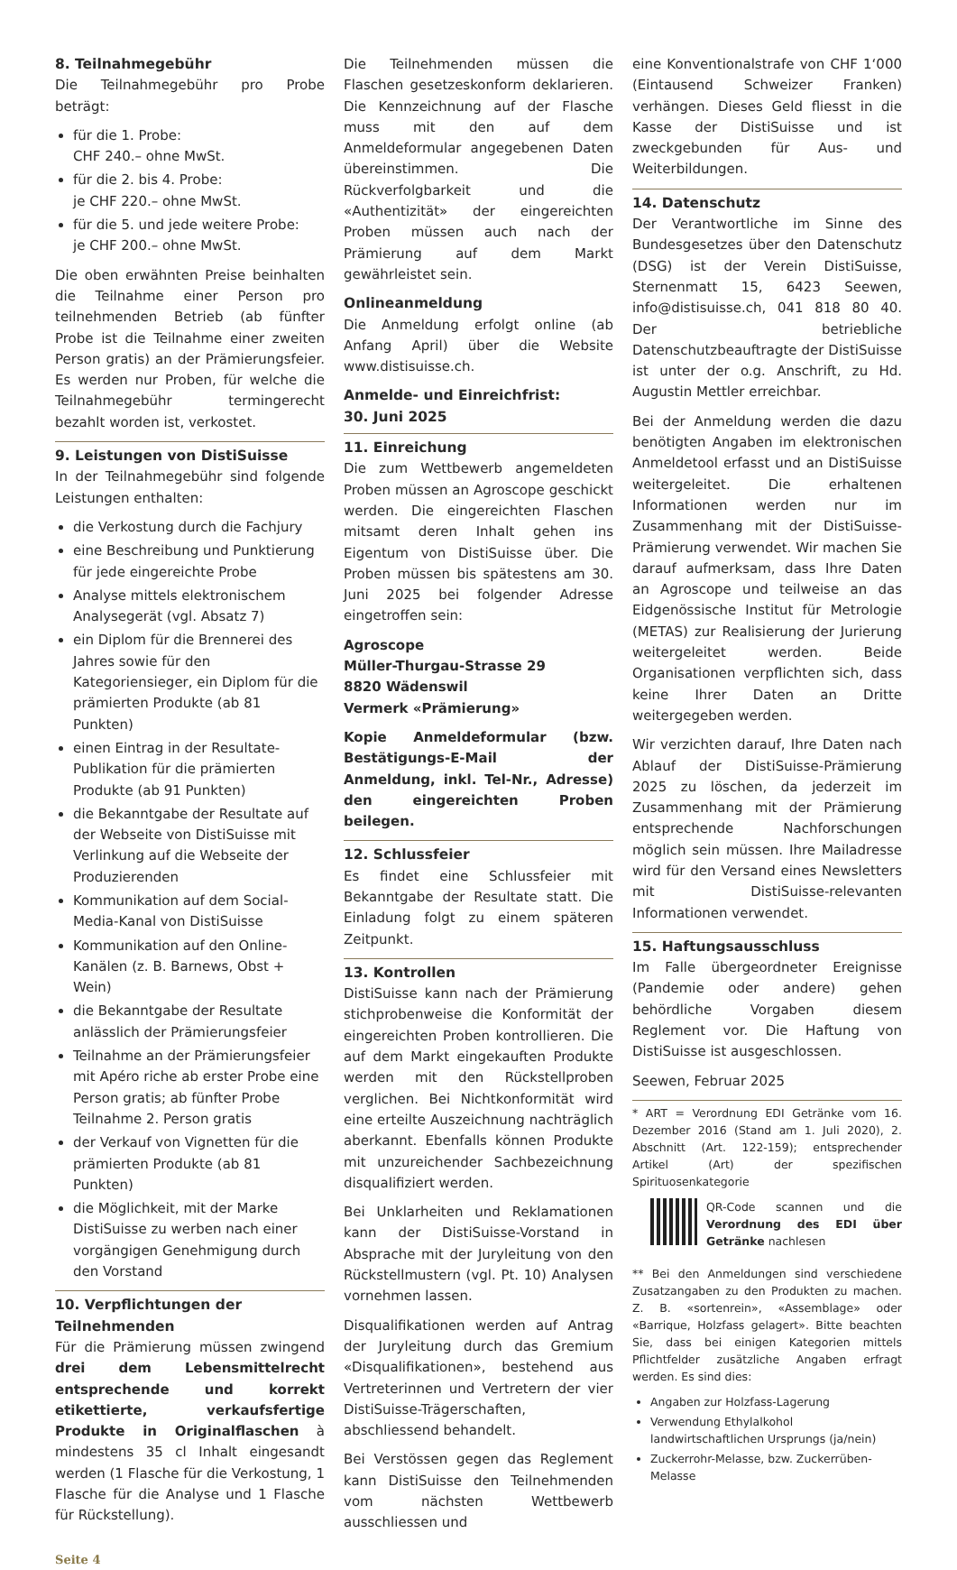8. Teilnahmegebühr
Die Teilnahmegebühr pro Probe beträgt:
für die 1. Probe:
CHF 240.– ohne MwSt.
für die 2. bis 4. Probe:
je CHF 220.– ohne MwSt.
für die 5. und jede weitere Probe:
je CHF 200.– ohne MwSt.
Die oben erwähnten Preise beinhalten die Teilnahme einer Person pro teilnehmenden Betrieb (ab fünfter Probe ist die Teilnahme einer zweiten Person gratis) an der Prämierungsfeier. Es werden nur Proben, für welche die Teilnahmegebühr termingerecht bezahlt worden ist, verkostet.
9. Leistungen von DistiSuisse
In der Teilnahmegebühr sind folgende Leistungen enthalten:
die Verkostung durch die Fachjury
eine Beschreibung und Punktierung für jede eingereichte Probe
Analyse mittels elektronischem Analysegerät (vgl. Absatz 7)
ein Diplom für die Brennerei des Jahres sowie für den Kategoriensieger, ein Diplom für die prämierten Produkte (ab 81 Punkten)
einen Eintrag in der Resultate-Publikation für die prämierten Produkte (ab 91 Punkten)
die Bekanntgabe der Resultate auf der Webseite von DistiSuisse mit Verlinkung auf die Webseite der Produzierenden
Kommunikation auf dem Social-Media-Kanal von DistiSuisse
Kommunikation auf den Online-Kanälen (z. B. Barnews, Obst + Wein)
die Bekanntgabe der Resultate anlässlich der Prämierungsfeier
Teilnahme an der Prämierungsfeier mit Apéro riche ab erster Probe eine Person gratis; ab fünfter Probe Teilnahme 2. Person gratis
der Verkauf von Vignetten für die prämierten Produkte (ab 81 Punkten)
die Möglichkeit, mit der Marke DistiSuisse zu werben nach einer vorgängigen Genehmigung durch den Vorstand
10. Verpflichtungen der Teilnehmenden
Für die Prämierung müssen zwingend drei dem Lebensmittelrecht entsprechende und korrekt etikettierte, verkaufsfertige Produkte in Originalflaschen à mindestens 35 cl Inhalt eingesandt werden (1 Flasche für die Verkostung, 1 Flasche für die Analyse und 1 Flasche für Rückstellung).
Die Teilnehmenden müssen die Flaschen gesetzeskonform deklarieren. Die Kennzeichnung auf der Flasche muss mit den auf dem Anmeldeformular angegebenen Daten übereinstimmen. Die Rückverfolgbarkeit und die «Authentizität» der eingereichten Proben müssen auch nach der Prämierung auf dem Markt gewährleistet sein.
Onlineanmeldung
Die Anmeldung erfolgt online (ab Anfang April) über die Website www.distisuisse.ch.
Anmelde- und Einreichfrist:
30. Juni 2025
11. Einreichung
Die zum Wettbewerb angemeldeten Proben müssen an Agroscope geschickt werden. Die eingereichten Flaschen mitsamt deren Inhalt gehen ins Eigentum von DistiSuisse über. Die Proben müssen bis spätestens am 30. Juni 2025 bei folgender Adresse eingetroffen sein:
Agroscope
Müller-Thurgau-Strasse 29
8820 Wädenswil
Vermerk «Prämierung»
Kopie Anmeldeformular (bzw. Bestätigungs-E-Mail der Anmeldung, inkl. Tel-Nr., Adresse) den eingereichten Proben beilegen.
12. Schlussfeier
Es findet eine Schlussfeier mit Bekanntgabe der Resultate statt. Die Einladung folgt zu einem späteren Zeitpunkt.
13. Kontrollen
DistiSuisse kann nach der Prämierung stichprobenweise die Konformität der eingereichten Proben kontrollieren. Die auf dem Markt eingekauften Produkte werden mit den Rückstellproben verglichen. Bei Nichtkonformität wird eine erteilte Auszeichnung nachträglich aberkannt. Ebenfalls können Produkte mit unzureichender Sachbezeichnung disqualifiziert werden.
Bei Unklarheiten und Reklamationen kann der DistiSuisse-Vorstand in Absprache mit der Juryleitung von den Rückstellmustern (vgl. Pt. 10) Analysen vornehmen lassen.
Disqualifikationen werden auf Antrag der Juryleitung durch das Gremium «Disqualifikationen», bestehend aus Vertreterinnen und Vertretern der vier DistiSuisse-Trägerschaften, abschliessend behandelt.
Bei Verstössen gegen das Reglement kann DistiSuisse den Teilnehmenden vom nächsten Wettbewerb ausschliessen und
eine Konventionalstrafe von CHF 1‘000 (Eintausend Schweizer Franken) verhängen. Dieses Geld fliesst in die Kasse der DistiSuisse und ist zweckgebunden für Aus- und Weiterbildungen.
14. Datenschutz
Der Verantwortliche im Sinne des Bundesgesetzes über den Datenschutz (DSG) ist der Verein DistiSuisse, Sternenmatt 15, 6423 Seewen, info@distisuisse.ch, 041 818 80 40. Der betriebliche Datenschutzbeauftragte der DistiSuisse ist unter der o.g. Anschrift, zu Hd. Augustin Mettler erreichbar.
Bei der Anmeldung werden die dazu benötigten Angaben im elektronischen Anmeldetool erfasst und an DistiSuisse weitergeleitet. Die erhaltenen Informationen werden nur im Zusammenhang mit der DistiSuisse-Prämierung verwendet. Wir machen Sie darauf aufmerksam, dass Ihre Daten an Agroscope und teilweise an das Eidgenössische Institut für Metrologie (METAS) zur Realisierung der Jurierung weitergeleitet werden. Beide Organisationen verpflichten sich, dass keine Ihrer Daten an Dritte weitergegeben werden.
Wir verzichten darauf, Ihre Daten nach Ablauf der DistiSuisse-Prämierung 2025 zu löschen, da jederzeit im Zusammenhang mit der Prämierung entsprechende Nachforschungen möglich sein müssen. Ihre Mailadresse wird für den Versand eines Newsletters mit DistiSuisse-relevanten Informationen verwendet.
15. Haftungsausschluss
Im Falle übergeordneter Ereignisse (Pandemie oder andere) gehen behördliche Vorgaben diesem Reglement vor. Die Haftung von DistiSuisse ist ausgeschlossen.
Seewen, Februar 2025
* ART = Verordnung EDI Getränke vom 16. Dezember 2016 (Stand am 1. Juli 2020), 2. Abschnitt (Art. 122-159); entsprechender Artikel (Art) der spezifischen Spirituosenkategorie
QR-Code scannen und die Verordnung des EDI über Getränke nachlesen
** Bei den Anmeldungen sind verschiedene Zusatzangaben zu den Produkten zu machen. Z. B. «sortenrein», «Assemblage» oder «Barrique, Holzfass gelagert». Bitte beachten Sie, dass bei einigen Kategorien mittels Pflichtfelder zusätzliche Angaben erfragt werden. Es sind dies:
Angaben zur Holzfass-Lagerung
Verwendung Ethylalkohol landwirtschaftlichen Ursprungs (ja/nein)
Zuckerrohr-Melasse, bzw. Zuckerrüben-Melasse
Seite 4